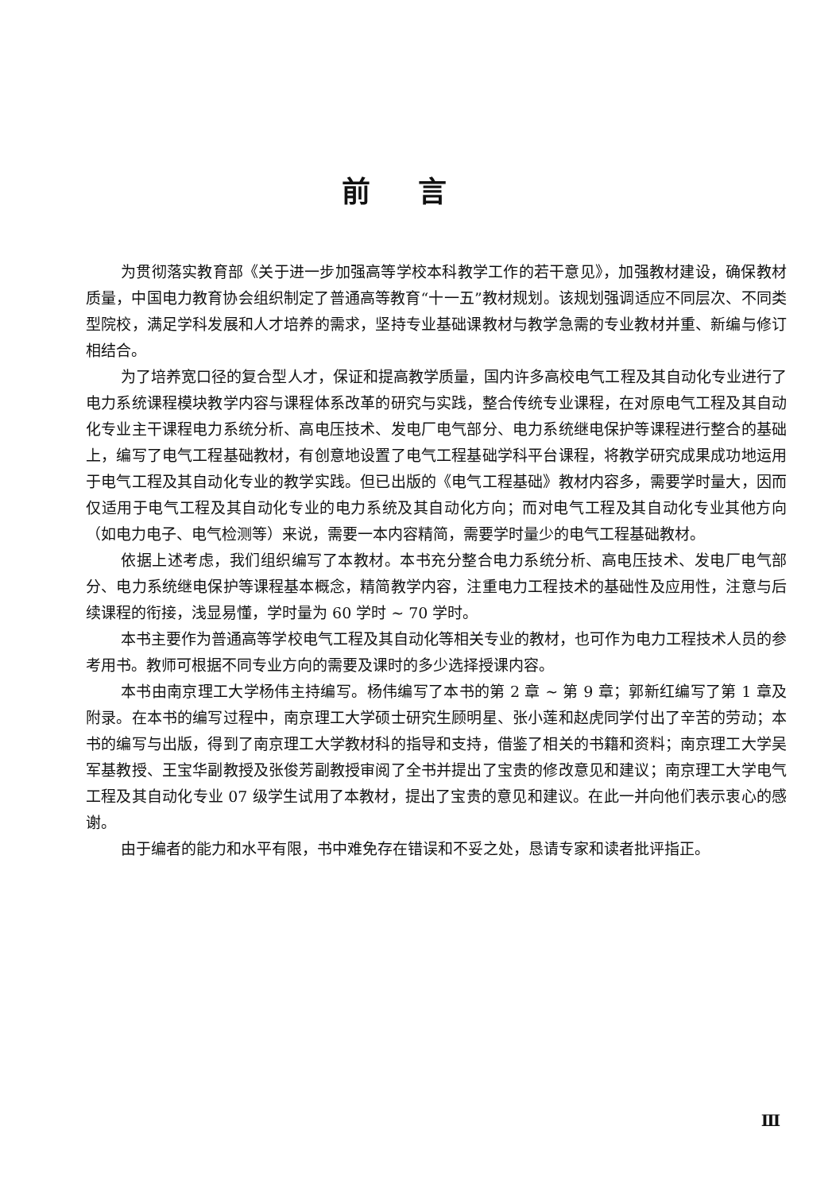前言
为贯彻落实教育部《关于进一步加强高等学校本科教学工作的若干意见》，加强教材建设，确保教材质量，中国电力教育协会组织制定了普通高等教育“十一五”教材规划。该规划强调适应不同层次、不同类型院校，满足学科发展和人才培养的需求，坚持专业基础课教材与教学急需的专业教材并重、新编与修订相结合。
为了培养宽口径的复合型人才，保证和提高教学质量，国内许多高校电气工程及其自动化专业进行了电力系统课程模块教学内容与课程体系改革的研究与实践，整合传统专业课程，在对原电气工程及其自动化专业主干课程电力系统分析、高电压技术、发电厂电气部分、电力系统继电保护等课程进行整合的基础上，编写了电气工程基础教材，有创意地设置了电气工程基础学科平台课程，将教学研究成果成功地运用于电气工程及其自动化专业的教学实践。但已出版的《电气工程基础》教材内容多，需要学时量大，因而仅适用于电气工程及其自动化专业的电力系统及其自动化方向；而对电气工程及其自动化专业其他方向（如电力电子、电气检测等）来说，需要一本内容精简，需要学时量少的电气工程基础教材。
依据上述考虑，我们组织编写了本教材。本书充分整合电力系统分析、高电压技术、发电厂电气部分、电力系统继电保护等课程基本概念，精简教学内容，注重电力工程技术的基础性及应用性，注意与后续课程的衔接，浅显易懂，学时量为 60 学时 ~ 70 学时。
本书主要作为普通高等学校电气工程及其自动化等相关专业的教材，也可作为电力工程技术人员的参考用书。教师可根据不同专业方向的需要及课时的多少选择授课内容。
本书由南京理工大学杨伟主持编写。杨伟编写了本书的第 2 章 ~ 第 9 章；郭新红编写了第 1 章及附录。在本书的编写过程中，南京理工大学硕士研究生顾明星、张小莲和赵虎同学付出了辛苦的劳动；本书的编写与出版，得到了南京理工大学教材科的指导和支持，借鉴了相关的书籍和资料；南京理工大学吴军基教授、王宝华副教授及张俊芳副教授审阅了全书并提出了宝贵的修改意见和建议；南京理工大学电气工程及其自动化专业 07 级学生试用了本教材，提出了宝贵的意见和建议。在此一并向他们表示衷心的感谢。
由于编者的能力和水平有限，书中难免存在错误和不妥之处，恳请专家和读者批评指正。
Ⅲ